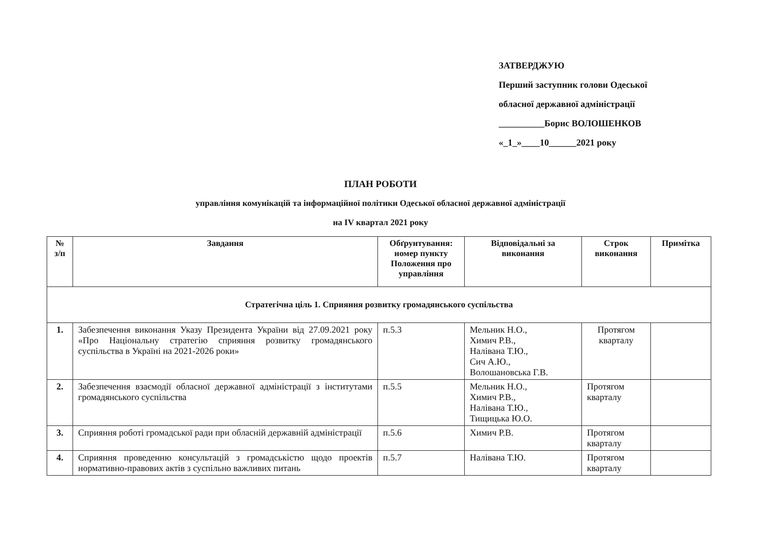ЗАТВЕРДЖУЮ
Перший заступник голови Одеської
обласної державної адміністрації
__________Борис ВОЛОШЕНКОВ
«_1_»____10______2021 року
ПЛАН РОБОТИ
управління комунікацій та інформаційної політики Одеської обласної державної адміністрації
на IV квартал 2021 року
| № з/п | Завдання | Обґрунтування: номер пункту Положення про управління | Відповідальні за виконання | Строк виконання | Примітка |
| --- | --- | --- | --- | --- | --- |
| Стратегічна ціль 1. Сприяння розвитку громадянського суспільства | | | | | |
| 1. | Забезпечення виконання Указу Президента України від 27.09.2021 року «Про Національну стратегію сприяння розвитку громадянського суспільства в Україні на 2021-2026 роки» | п.5.3 | Мельник Н.О., Химич Р.В., Налівана Т.Ю., Сич А.Ю., Волошановська Г.В. | Протягом кварталу | |
| 2. | Забезпечення взаємодії обласної державної адміністрації з інститутами громадянського суспільства | п.5.5 | Мельник Н.О., Химич Р.В., Налівана Т.Ю., Тищицька Ю.О. | Протягом кварталу | |
| 3. | Сприяння роботі громадської ради при обласній державній адміністрації | п.5.6 | Химич Р.В. | Протягом кварталу | |
| 4. | Сприяння проведенню консультацій з громадськістю щодо проектів нормативно-правових актів з суспільно важливих питань | п.5.7 | Налівана Т.Ю. | Протягом кварталу | |